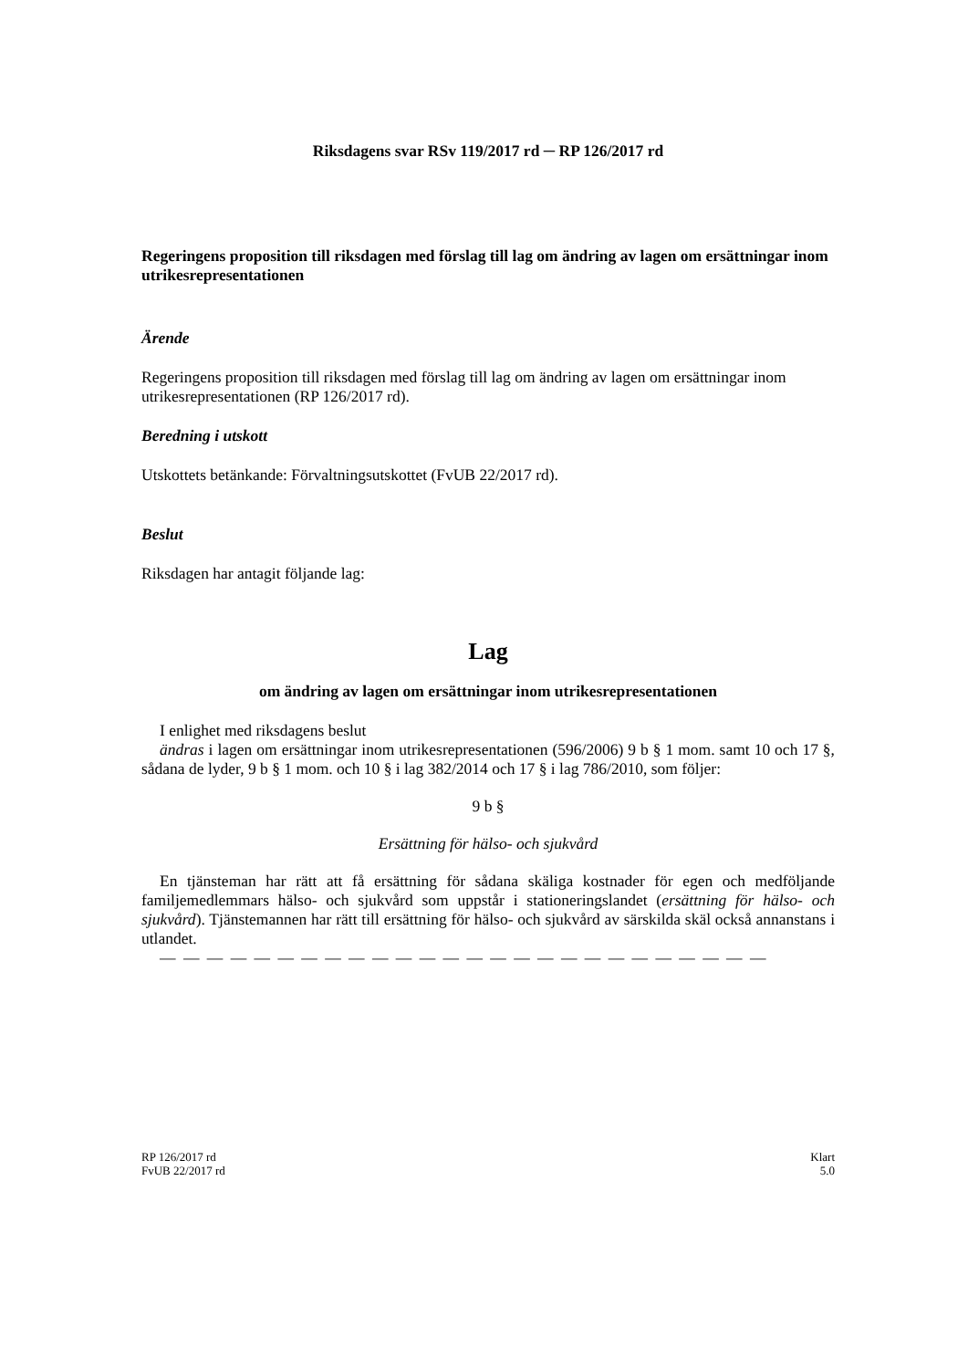Riksdagens svar RSv 119/2017 rd ─ RP 126/2017 rd
Regeringens proposition till riksdagen med förslag till lag om ändring av lagen om ersätt­ningar inom utrikesrepresentationen
Ärende
Regeringens proposition till riksdagen med förslag till lag om ändring av lagen om ersättningar inom utrikesrepresentationen (RP 126/2017 rd).
Beredning i utskott
Utskottets betänkande: Förvaltningsutskottet (FvUB 22/2017 rd).
Beslut
Riksdagen har antagit följande lag:
Lag
om ändring av lagen om ersättningar inom utrikesrepresentationen
I enlighet med riksdagens beslut
ändras i lagen om ersättningar inom utrikesrepresentationen (596/2006) 9 b § 1 mom. samt 10 och 17 §, sådana de lyder, 9 b § 1 mom. och 10 § i lag 382/2014 och 17 § i lag 786/2010, som följer:
9 b §
Ersättning för hälso- och sjukvård
En tjänsteman har rätt att få ersättning för sådana skäliga kostnader för egen och medföljande familjemedlemmars hälso- och sjukvård som uppstår i stationeringslandet (ersättning för hälso- och sjukvård). Tjänstemannen har rätt till ersättning för hälso- och sjukvård av särskilda skäl ock­så annanstans i utlandet.
— — — — — — — — — — — — — — — — — — — — — — — — — —
RP 126/2017 rd
FvUB 22/2017 rd
Klart
5.0